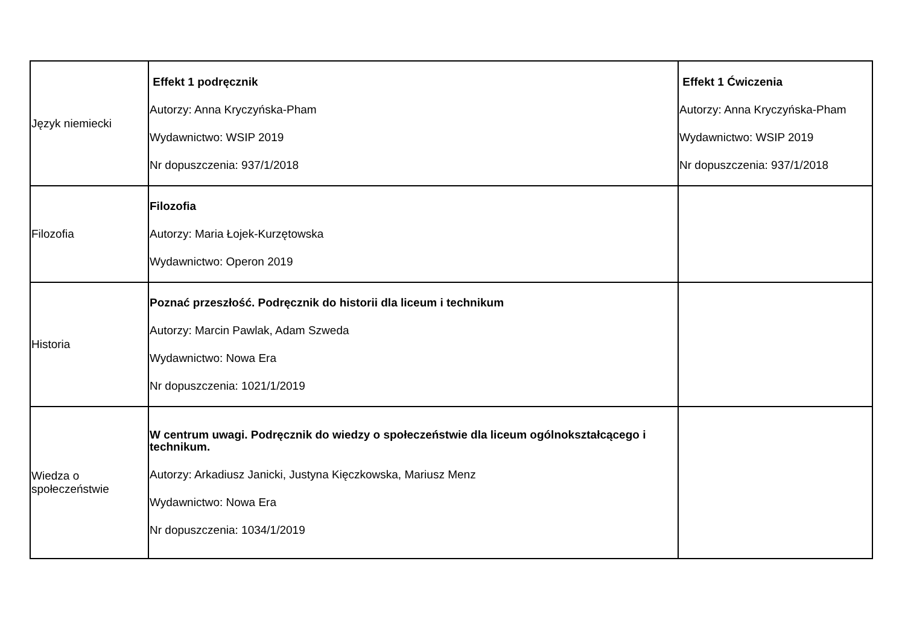| Język niemiecki | Effekt 1 podręcznik Autorzy: Anna Kryczyńska-Pham Wydawnictwo: WSIP 2019 Nr dopuszczenia: 937/1/2018 | Effekt 1 Ćwiczenia Autorzy: Anna Kryczyńska-Pham Wydawnictwo: WSIP 2019 Nr dopuszczenia: 937/1/2018 |
| Filozofia | Filozofia Autorzy: Maria Łojek-Kurzętowska Wydawnictwo: Operon 2019 | |
| Historia | Poznać przeszłość. Podręcznik do historii dla liceum i technikum Autorzy: Marcin Pawlak, Adam Szweda Wydawnictwo: Nowa Era Nr dopuszczenia: 1021/1/2019 | |
| Wiedza o społeczeństwie | W centrum uwagi. Podręcznik do wiedzy o społeczeństwie dla liceum ogólnokształcącego i technikum. Autorzy: Arkadiusz Janicki, Justyna Kięczkowska, Mariusz Menz Wydawnictwo: Nowa Era Nr dopuszczenia: 1034/1/2019 | |